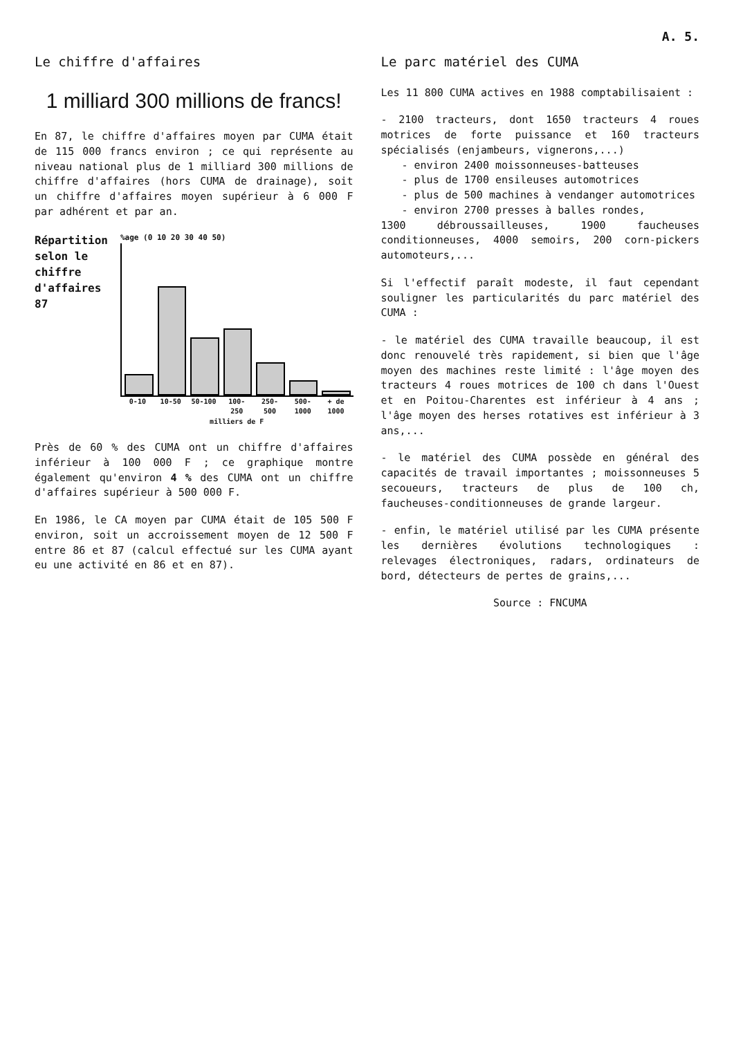A. 5.
Le chiffre d'affaires
1 milliard 300 millions de francs!
En 87, le chiffre d'affaires moyen par CUMA était de 115 000 francs environ ; ce qui représente au niveau national plus de 1 milliard 300 millions de chiffre d'affaires (hors CUMA de drainage), soit un chiffre d'affaires moyen supérieur à 6 000 F par adhérent et par an.
Répartition selon le chiffre d'affaires 87
%age (0 10 20 30 40 50)
0-10 10-50 50-100 100-250 250-500 500-1000 + de 1000
milliers de F
Près de 60 % des CUMA ont un chiffre d'affaires inférieur à 100 000 F ; ce graphique montre également qu'environ 4 % des CUMA ont un chiffre d'affaires supérieur à 500 000 F.
En 1986, le CA moyen par CUMA était de 105 500 F environ, soit un accroissement moyen de 12 500 F entre 86 et 87 (calcul effectué sur les CUMA ayant eu une activité en 86 et en 87).
Le parc matériel des CUMA
Les 11 800 CUMA actives en 1988 comptabilisaient :
- 2100 tracteurs, dont 1650 tracteurs 4 roues motrices de forte puissance et 160 tracteurs spécialisés (enjambeurs, vignerons,...)
- environ 2400 moissonneuses-batteuses
- plus de 1700 ensileuses automotrices
- plus de 500 machines à vendanger automotrices
- environ 2700 presses à balles rondes,
1300 débroussailleuses, 1900 faucheuses conditionneuses, 4000 semoirs, 200 corn-pickers automoteurs,...
Si l'effectif paraît modeste, il faut cependant souligner les particularités du parc matériel des CUMA :
- le matériel des CUMA travaille beaucoup, il est donc renouvelé très rapidement, si bien que l'âge moyen des machines reste limité : l'âge moyen des tracteurs 4 roues motrices de 100 ch dans l'Ouest et en Poitou-Charentes est inférieur à 4 ans ; l'âge moyen des herses rotatives est inférieur à 3 ans,...
- le matériel des CUMA possède en général des capacités de travail importantes ; moissonneuses 5 secoueurs, tracteurs de plus de 100 ch, faucheuses-conditionneuses de grande largeur.
- enfin, le matériel utilisé par les CUMA présente les dernières évolutions technologiques : relevages électroniques, radars, ordinateurs de bord, détecteurs de pertes de grains,...
Source : FNCUMA